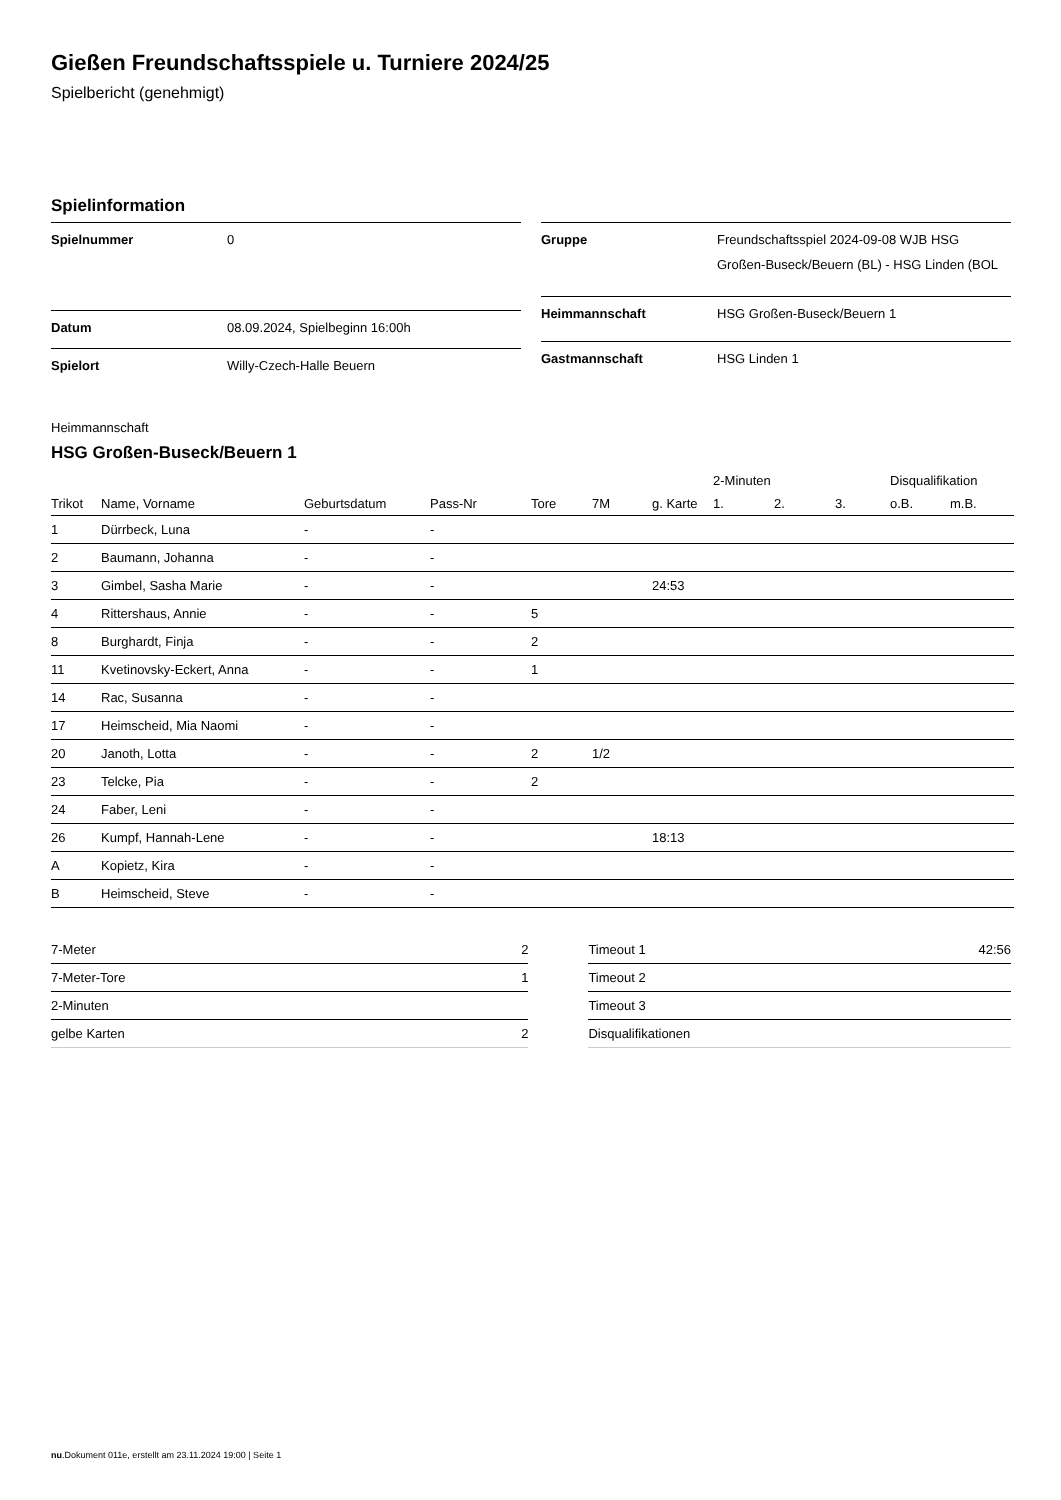Gießen Freundschaftsspiele u. Turniere 2024/25
Spielbericht (genehmigt)
Spielinformation
| Spielnummer | 0 |
| Datum | 08.09.2024, Spielbeginn 16:00h |
| Spielort | Willy-Czech-Halle Beuern |
| Gruppe | Freundschaftsspiel 2024-09-08 WJB HSG Großen-Buseck/Beuern (BL) - HSG Linden (BOL |
| Heimmannschaft | HSG Großen-Buseck/Beuern 1 |
| Gastmannschaft | HSG Linden 1 |
Heimmannschaft
HSG Großen-Buseck/Beuern 1
| | | | | | | | 2-Minuten | | | Disqualifikation | |
| --- | --- | --- | --- | --- | --- | --- | --- | --- | --- | --- | --- |
| Trikot | Name, Vorname | Geburtsdatum | Pass-Nr | Tore | 7M | g. Karte | 1. | 2. | 3. | o.B. | m.B. |
| 1 | Dürrbeck, Luna | - | - | | | | | | | | |
| 2 | Baumann, Johanna | - | - | | | | | | | | |
| 3 | Gimbel, Sasha Marie | - | - | | | 24:53 | | | | | |
| 4 | Rittershaus, Annie | - | - | 5 | | | | | | | |
| 8 | Burghardt, Finja | - | - | 2 | | | | | | | |
| 11 | Kvetinovsky-Eckert, Anna | - | - | 1 | | | | | | | |
| 14 | Rac, Susanna | - | - | | | | | | | | |
| 17 | Heimscheid, Mia Naomi | - | - | | | | | | | | |
| 20 | Janoth, Lotta | - | - | 2 | 1/2 | | | | | | |
| 23 | Telcke, Pia | - | - | 2 | | | | | | | |
| 24 | Faber, Leni | - | - | | | | | | | | |
| 26 | Kumpf, Hannah-Lene | - | - | | | 18:13 | | | | | |
| A | Kopietz, Kira | - | - | | | | | | | | |
| B | Heimscheid, Steve | - | - | | | | | | | | |
| 7-Meter | 2 |
| 7-Meter-Tore | 1 |
| 2-Minuten | |
| gelbe Karten | 2 |
| Timeout 1 | 42:56 |
| Timeout 2 | |
| Timeout 3 | |
| Disqualifikationen | |
nu.Dokument 011e, erstellt am 23.11.2024 19:00 | Seite 1